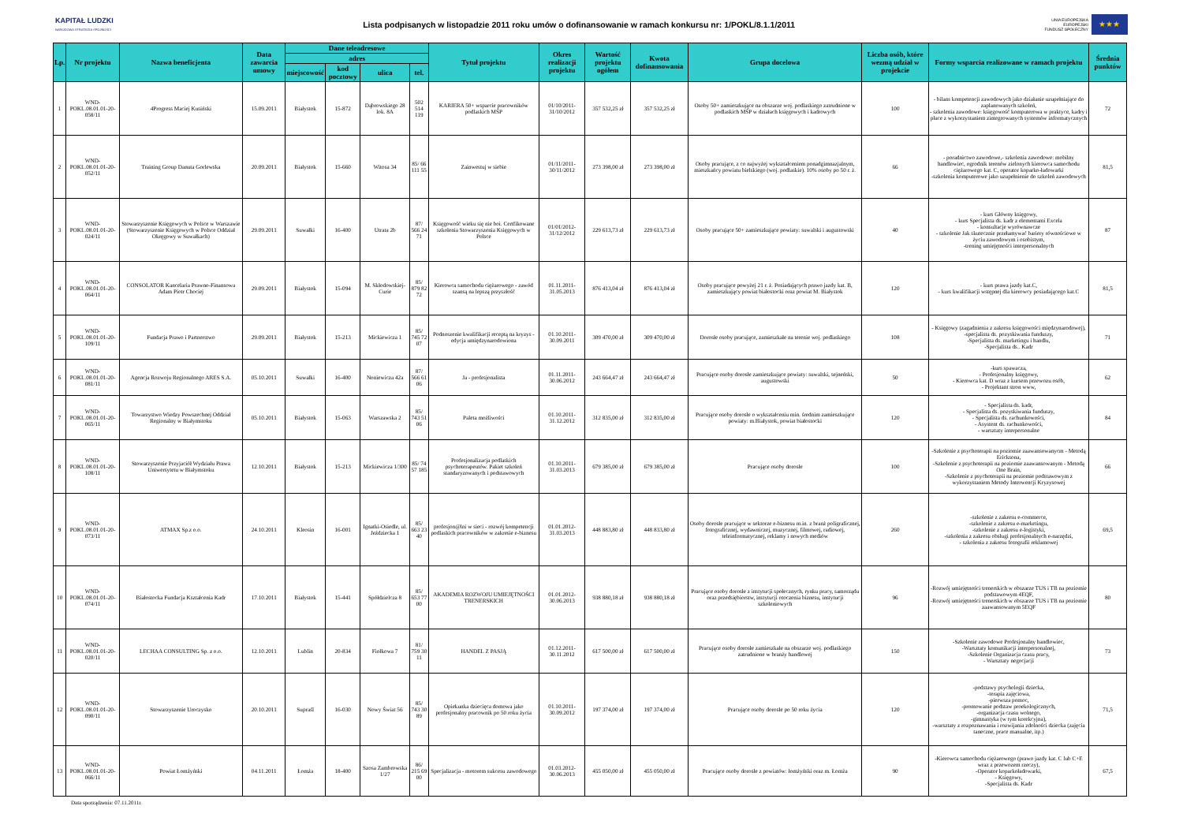KAPITAŁ LUDZKI
NARODOWA STRATEGIA SPÓJNOŚCI
Lista podpisanych w listopadzie 2011 roku umów o dofinansowanie w ramach konkursu nr: 1/POKL/8.1.1/2011
UNIA EUROPEJSKA
EUROPEJSKI
FUNDUSZ SPOŁECZNY
★★★
| Lp. | Nr projektu | Nazwa beneficjenta | Data zawarcia umowy | Dane teleadresowe | | | | Tytuł projektu | Okres realizacji projektu | Wartość projektu ogółem | Kwota dofinansowania | Grupa docelowa | Liczba osób, które wezmą udział w projekcie | Formy wsparcia realizowane w ramach projektu | Średnia punktów |
| --- | --- | --- | --- | --- | --- | --- | --- | --- | --- | --- | --- | --- | --- | --- | --- |
| | | | | adres | | | | | | | | | | | |
| | | | | miejscowość | kod pocztowy | ulica | tel. | | | | | | | | |
| 1 | WND-POKL.08.01.01-20-058/11 | 4Progress Maciej Kusiński | 15.09.2011 | Białystok | 15-872 | Dąbrowskiego 28 lok. 8A | 502 514 119 | KARIERA 50+ wsparcie pracowników podlaskich MŚP | 01/10/2011-31/10/2012 | 357 532,25 zł | 357 532,25 zł | Osoby 50+ zamieszkujące na obszarze woj. podlaskiego zatrudnione w podlaskich MŚP w działach księgowych i kadrowych | 100 | - bilans kompetencji zawodowych jako działanie uzupełniające do zaplanowanych szkoleń, - szkolenia zawodowe: księgowość komputerowa w praktyce, kadry i płace z wykorzystaniem zintegrowanych systemów informatycznych | 72 |
| 2 | WND-POKL.08.01.01-20-052/11 | Training Group Danuta Gorlewska | 20.09.2011 | Białystok | 15-660 | Witosa 34 | 85/ 66 111 55 | Zainwestuj w siebie | 01/11/2011-30/11/2012 | 273 398,00 zł | 273 398,00 zł | Osoby pracujące, z co najwyżej wykształceniem ponadgimnazjalnym, mieszkańcy powiatu bielskiego (woj. podlaskie). 10% osoby po 50 r. ż. | 66 | - poradnictwo zawodowe,- szkolenia zawodowe: mobilny handlowiec, ogrodnik terenów zielonych kierowca samochodu ciężarowego kat. C, operator koparko-ładowarki -szkolenia komputerowe jako uzupełnienie do szkoleń zawodowych | 81,5 |
| 3 | WND-POKL.08.01.01-20-024/11 | Stowarzyszenie Księgowych w Polsce w Warszawie (Stowarzyszenie Księgowych w Polsce Oddział Okręgowy w Suwałkach) | 29.09.2011 | Suwałki | 16-400 | Utrata 2b | 87/ 566 24 71 | Księgowość wieku się nie boi. Certfikowane szkolenia Stowarzyszenia Księgowych w Polsce | 01/01/2012-31/12/2012 | 229 613,73 zł | 229 613,73 zł | Osoby pracujące 50+ zamieszkujące powiaty: suwalski i augustowski | 40 | - kurs Główny księgowy, - kurs Specjalista ds. kadr z elementami Excela - konsultacje wyrównawcze - szkolenie Jak skutecznie przełamywać bariery równościowe w życiu zawodowym i osobistym, -trening umiejętności interpersonalnych | 87 |
| 4 | WND-POKL.08.01.01-20-064/11 | CONSOLATOR Kancelaria Prawno-Finansowa Adam Piotr Chociej | 29.09.2011 | Białystok | 15-094 | M. Skłodowskiej-Curie | 85/ 879 82 72 | Kierowca samochodu ciężarowego - zawód szansą na lepszą przyszłość | 01.11.2011-31.05.2013 | 876 413,04 zł | 876 413,04 zł | Osoby pracujące powyżej 21 r. ż. Posiadających prawo jazdy kat. B, zamieszkujący powiat białostocki oraz powiat M. Białystok | 120 | - kurs prawa jazdy kat.C, - kurs kwalifikacji wstępnej dla kierowcy posiadającego kat.C | 81,5 |
| 5 | WND-POKL.08.01.01-20-109/11 | Fundacja Prawo i Partnerstwo | 29.09.2011 | Białystok | 15-213 | Mickiewicza 1 | 85/ 745 72 07 | Podnoszenie kwalifikacji receptą na kryzys - edycja umiędzynarodowiona | 01.10.2011-30.09.2011 | 309 470,00 zł | 309 470,00 zł | Dorosłe osoby pracujące, zamieszkałe na terenie woj. podlaskiego | 108 | - Księgowy (zagadnienia z zakresu księgowości międzynarodowej), -specjalista ds. pozyskiwania funduszy, -Specjalista ds. marketingu i handlu, -Specjalista ds.. Kadr | 71 |
| 6 | WND-POKL.08.01.01-20-081/11 | Agencja Rozwoju Regionalnego ARES S.A. | 05.10.2011 | Suwałki | 16-400 | Noniewicza 42a | 87/ 566 61 06 | Ja - profesjonalista | 01.11.2011-30.06.2012 | 243 664,47 zł | 243 664,47 zł | Pracujące osoby dorosłe zamieszkujące powiaty: suwalski, sejneński, augustowski | 50 | -kurs spawacza, - Profesjonalny księgowy, - Kierowca kat. D wraz z kursem przewozu osób, - Projektant stron www, | 62 |
| 7 | WND-POKL.08.01.01-20-065/11 | Towarzystwo Wiedzy Powszechnej Oddział Regionalny w Białymstoku | 05.10.2011 | Białystok | 15-063 | Warszawska 2 | 85/ 743 51 06 | Paleta możliwości | 01.10.2011-31.12.2012 | 312 835,00 zł | 312 835,00 zł | Pracujące osoby dorosłe o wykształceniu min. średnim zamieszkujące powiaty: m.Białystok, powiat białostocki | 120 | - Specjalista ds. kadr, - Specjalista ds. pozyskiwania funduszy, - Specjalista ds. rachunkowości, - Asystent ds. rachunkowości, - warsztaty interpersonalne | 84 |
| 8 | WND-POKL.08.01.01-20-108/11 | Stowarzyszenie Przyjaciół Wydziału Prawa Uniwersytetu w Białymstoku | 12.10.2011 | Białystok | 15-213 | Mickiewicza 1/300 | 85/ 74 57 185 | Profesjonalizacja podlaskich psychoterapeutów. Pakiet szkoleń standaryzowanych i podstawowych | 01.10.2011-31.03.2013 | 679 385,00 zł | 679 385,00 zł | Pracujące osoby dorosłe | 100 | -Szkolenie z psychoterapii na poziomie zaawansowanycm - Metodą Ericksona, -Szkolenie z psychoterapii na poziomie zaawansowanym - Metodą One Brain, -Szkolenie z psychoterapii na poziomie podstawowym z wykorzystaniem Metody Interwencji Kryzysowej | 66 |
| 9 | WND-POKL.08.01.01-20-073/11 | ATMAX Sp.z o.o. | 24.10.2011 | Kleosin | 16-001 | Ignatki-Osiedle, ul. Jeździecka 1 | 85/ 663 23 40 | profesjon@lni w sieci - rozwój kompetencji podlaskich pracowników w zakresie e-biznesu | 01.01.2012-31.03.2013 | 448 883,80 zł | 448 833,80 zł | Osoby dorosłe pracujące w sektorze e-biznesu m.in. z branż poligraficznej, fotograficznej, wydawniczej, muzycznej, filmowej, radiowej, teleinformatycznej, reklamy i nowych mediów | 260 | -szkolenie z zakresu e-commerce, -szkolenie z zakresu e-marketingu, -szkolenie z zakresu e-logistyki, -szkolenia z zakresu obsługi profesjonalnych e-narzędzi, - szkolenia z zakresu fotografii reklamowej | 69,5 |
| 10 | WND-POKL.08.01.01-20-074/11 | Białostocka Fundacja Kształcenia Kadr | 17.10.2011 | Białystok | 15-441 | Spółdzielcza 8 | 85/ 653 77 00 | AKADEMIA ROZWOJU UMIEJĘTNOŚCI TRENERSKICH | 01.01.2012-30.06.2013 | 938 880,18 zł | 938 880,18 zł | Pracujące osoby dorosłe z instytucji społecznych, rynku pracy, samorządu oraz przedsiębiorstw, instytucji otoczenia biznesu, instytucji szkoleniowych | 96 | -Rozwój umiejętności trenerskich w obszarze TUS i TB na poziomie podstawowym 4EQF, -Rozwój umiejętności trenerskich w obszarze TUS i TB na poziomie zaawansowanym 5EQF | 80 |
| 11 | WND-POKL.08.01.01-20-020/11 | LECHAA CONSULTING Sp. z o.o. | 12.10.2011 | Lublin | 20-834 | Fiołkowa 7 | 81/ 759 30 11 | HANDEL Z PASJĄ | 01.12.2011-30.11.2012 | 617 500,00 zł | 617 500,00 zł | Pracujące osoby dorosłe zamieszkałe na obszarze woj. podlaskiego zatrudnione w branży handlowej | 150 | -Szkolenie zawodowe Profesjonalny handlowiec, -Warsztaty komunikacji interpersonalnej, -Szkolenie Organizacja czasu pracy, - Warsztaty negocjacji | 73 |
| 12 | WND-POKL.08.01.01-20-090/11 | Stowarzyszenie Uroczysko | 20.10.2011 | Supraśl | 16-030 | Nowy Świat 56 | 85/ 743 30 89 | Opiekunka dziecięca domowa jako profesjonalny pracownik po 50 roku życia | 01.10.2011-30.09.2012 | 197 374,00 zł | 197 374,00 zł | Pracujące osoby dorosłe po 50 roku życia | 120 | -podstawy psychologii dziecka, -terapia zajęciowa, -pierwsza pomoc, -promowanie podstaw proekologicznych, -organizacja czasu wolnego, -gimnastyka (w tym korekcyjna), -warsztaty z rozpoznawania i rozwijania zdolności dziecka (zajęcia taneczne, prace manualne, itp.) | 71,5 |
| 13 | WND-POKL.08.01.01-20-066/11 | Powiat Łomżyński | 04.11.2011 | Łomża | 18-400 | Szosa Zambrowska 1/27 | 86/ 215 69 00 | Specjalizacja - motorem sukcesu zawodowego | 01.03.2012-30.06.2013 | 455 050,00 zł | 455 050,00 zł | Pracujące osoby dorosłe z powiatów: łomżyński oraz m. Łomża | 90 | -Kierowca samochodu ciężarowego (prawo jazdy kat. C lub C+E wraz z przewozem rzeczy), -Operator koparkoładowarki, - Księgowy, -Specjalista ds. Kadr | 67,5 |
Data sporządzenia: 07.11.2011r.